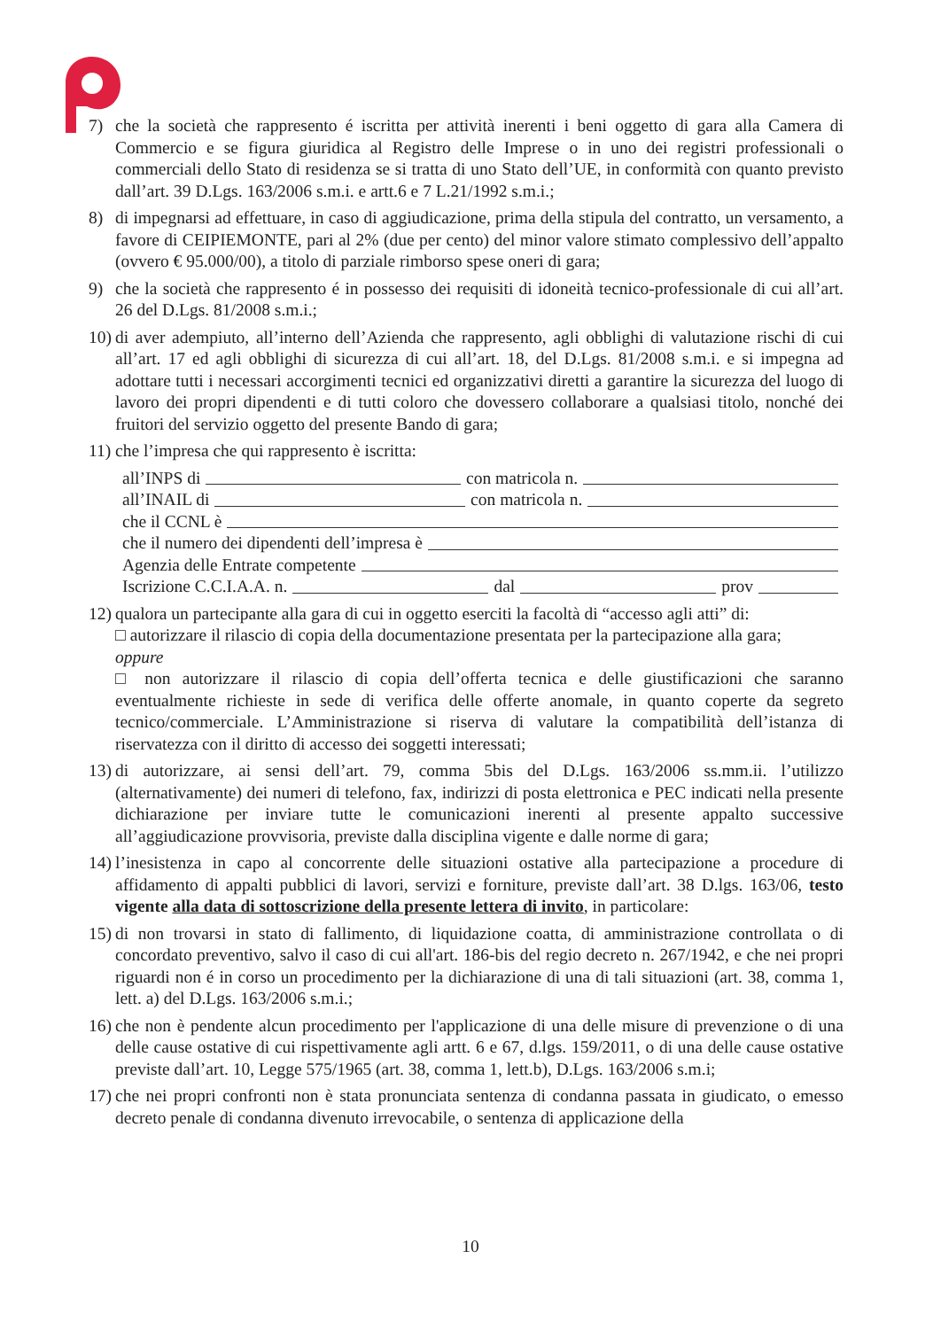7) che la società che rappresento é iscritta per attività inerenti i beni oggetto di gara alla Camera di Commercio e se figura giuridica al Registro delle Imprese o in uno dei registri professionali o commerciali dello Stato di residenza se si tratta di uno Stato dell’UE, in conformità con quanto previsto dall’art. 39 D.Lgs. 163/2006 s.m.i. e artt.6 e 7 L.21/1992 s.m.i.;
8) di impegnarsi ad effettuare, in caso di aggiudicazione, prima della stipula del contratto, un versamento, a favore di CEIPIEMONTE, pari al 2% (due per cento) del minor valore stimato complessivo dell’appalto (ovvero € 95.000/00), a titolo di parziale rimborso spese oneri di gara;
9) che la società che rappresento é in possesso dei requisiti di idoneità tecnico-professionale di cui all’art. 26 del D.Lgs. 81/2008 s.m.i.;
10) di aver adempiuto, all’interno dell’Azienda che rappresento, agli obblighi di valutazione rischi di cui all’art. 17 ed agli obblighi di sicurezza di cui all’art. 18, del D.Lgs. 81/2008 s.m.i. e si impegna ad adottare tutti i necessari accorgimenti tecnici ed organizzativi diretti a garantire la sicurezza del luogo di lavoro dei propri dipendenti e di tutti coloro che dovessero collaborare a qualsiasi titolo, nonché dei fruitori del servizio oggetto del presente Bando di gara;
11) che l’impresa che qui rappresento è iscritta:
all’INPS di con matricola n.
all’INAIL di con matricola n.
che il CCNL è
che il numero dei dipendenti dell’impresa è
Agenzia delle Entrate competente
Iscrizione C.C.I.A.A. n. dal prov
12) qualora un partecipante alla gara di cui in oggetto eserciti la facoltà di “accesso agli atti” di:
□ autorizzare il rilascio di copia della documentazione presentata per la partecipazione alla gara;
oppure
□ non autorizzare il rilascio di copia dell’offerta tecnica e delle giustificazioni che saranno eventualmente richieste in sede di verifica delle offerte anomale, in quanto coperte da segreto tecnico/commerciale. L’Amministrazione si riserva di valutare la compatibilità dell’istanza di riservatezza con il diritto di accesso dei soggetti interessati;
13) di autorizzare, ai sensi dell’art. 79, comma 5bis del D.Lgs. 163/2006 ss.mm.ii. l’utilizzo (alternativamente) dei numeri di telefono, fax, indirizzi di posta elettronica e PEC indicati nella presente dichiarazione per inviare tutte le comunicazioni inerenti al presente appalto successive all’aggiudicazione provvisoria, previste dalla disciplina vigente e dalle norme di gara;
14) l’inesistenza in capo al concorrente delle situazioni ostative alla partecipazione a procedure di affidamento di appalti pubblici di lavori, servizi e forniture, previste dall’art. 38 D.lgs. 163/06, testo vigente alla data di sottoscrizione della presente lettera di invito, in particolare:
15) di non trovarsi in stato di fallimento, di liquidazione coatta, di amministrazione controllata o di concordato preventivo, salvo il caso di cui all'art. 186-bis del regio decreto n. 267/1942, e che nei propri riguardi non é in corso un procedimento per la dichiarazione di una di tali situazioni (art. 38, comma 1, lett. a) del D.Lgs. 163/2006 s.m.i.;
16) che non è pendente alcun procedimento per l'applicazione di una delle misure di prevenzione o di una delle cause ostative di cui rispettivamente agli artt. 6 e 67, d.lgs. 159/2011, o di una delle cause ostative previste dall’art. 10, Legge 575/1965 (art. 38, comma 1, lett.b), D.Lgs. 163/2006 s.m.i;
17) che nei propri confronti non è stata pronunciata sentenza di condanna passata in giudicato, o emesso decreto penale di condanna divenuto irrevocabile, o sentenza di applicazione della
10